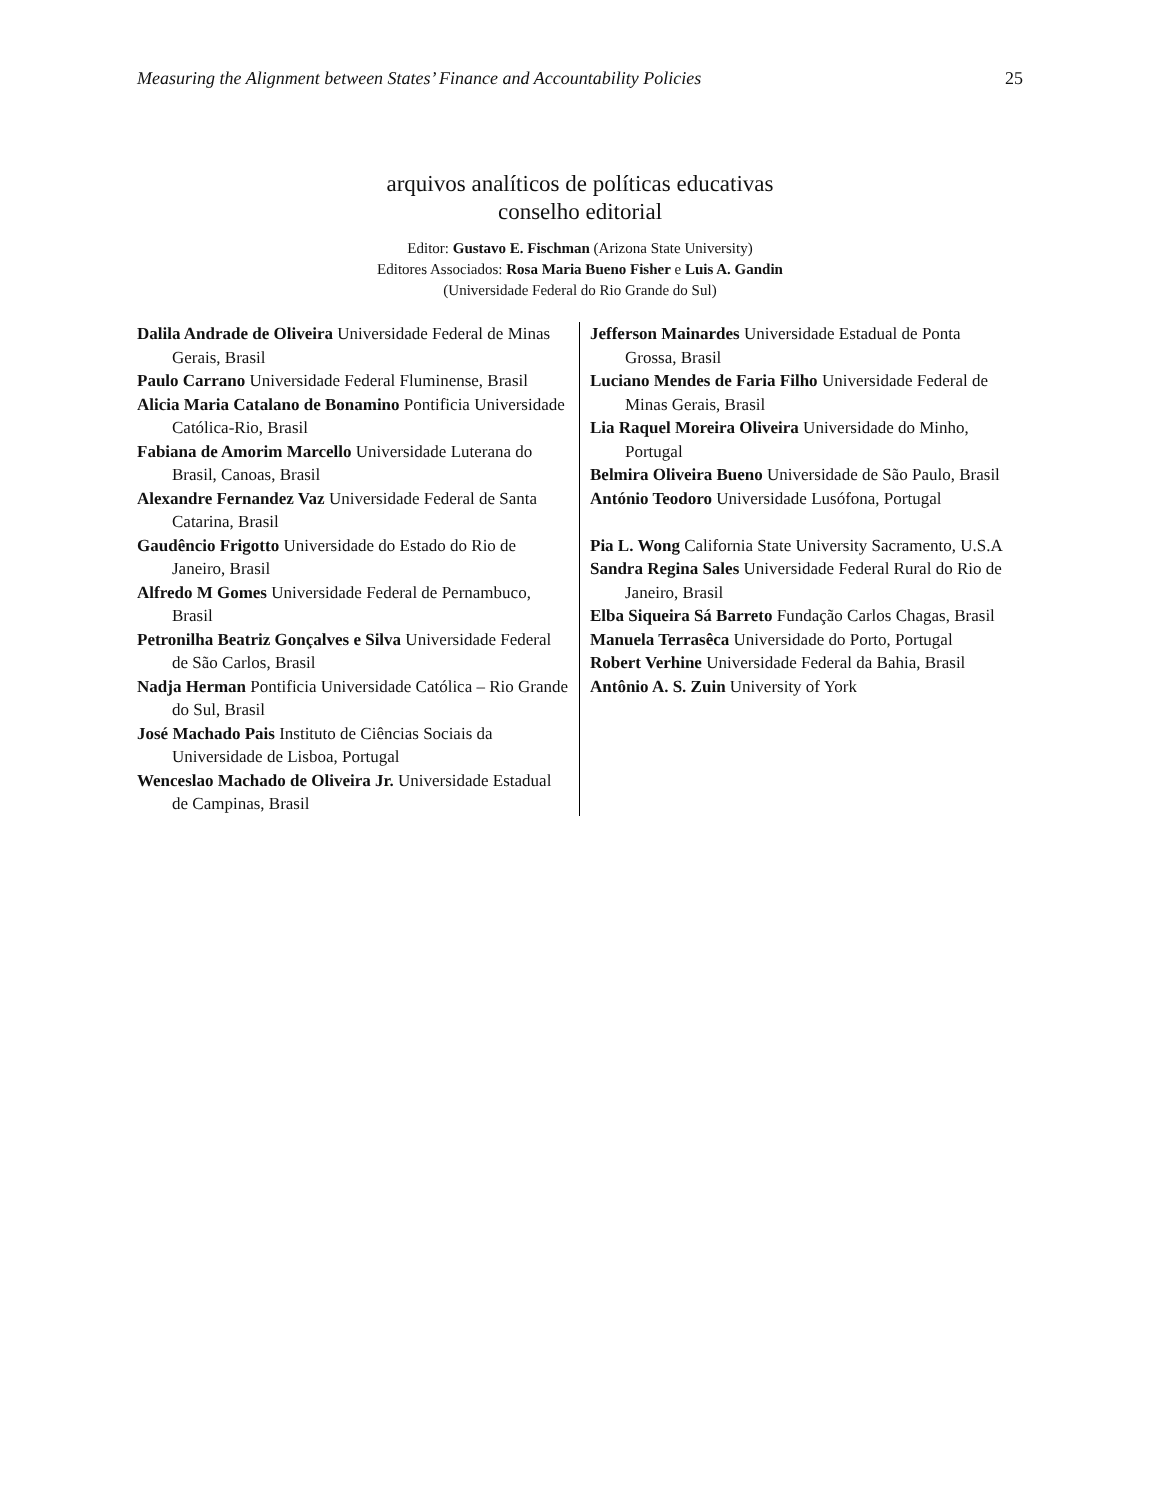Measuring the Alignment between States’ Finance and Accountability Policies 25
arquivos analíticos de políticas educativas
conselho editorial
Editor: Gustavo E. Fischman (Arizona State University)
Editores Associados: Rosa Maria Bueno Fisher e Luis A. Gandin
(Universidade Federal do Rio Grande do Sul)
Dalila Andrade de Oliveira Universidade Federal de Minas Gerais, Brasil
Paulo Carrano Universidade Federal Fluminense, Brasil
Alicia Maria Catalano de Bonamino Pontificia Universidade Católica-Rio, Brasil
Fabiana de Amorim Marcello Universidade Luterana do Brasil, Canoas, Brasil
Alexandre Fernandez Vaz Universidade Federal de Santa Catarina, Brasil
Gaudêncio Frigotto Universidade do Estado do Rio de Janeiro, Brasil
Alfredo M Gomes Universidade Federal de Pernambuco, Brasil
Petronilha Beatriz Gonçalves e Silva Universidade Federal de São Carlos, Brasil
Nadja Herman Pontificia Universidade Católica – Rio Grande do Sul, Brasil
José Machado Pais Instituto de Ciências Sociais da Universidade de Lisboa, Portugal
Wenceslao Machado de Oliveira Jr. Universidade Estadual de Campinas, Brasil
Jefferson Mainardes Universidade Estadual de Ponta Grossa, Brasil
Luciano Mendes de Faria Filho Universidade Federal de Minas Gerais, Brasil
Lia Raquel Moreira Oliveira Universidade do Minho, Portugal
Belmira Oliveira Bueno Universidade de São Paulo, Brasil
António Teodoro Universidade Lusófona, Portugal
Pia L. Wong California State University Sacramento, U.S.A
Sandra Regina Sales Universidade Federal Rural do Rio de Janeiro, Brasil
Elba Siqueira Sá Barreto Fundação Carlos Chagas, Brasil
Manuela Terrasêca Universidade do Porto, Portugal
Robert Verhine Universidade Federal da Bahia, Brasil
Antônio A. S. Zuin University of York